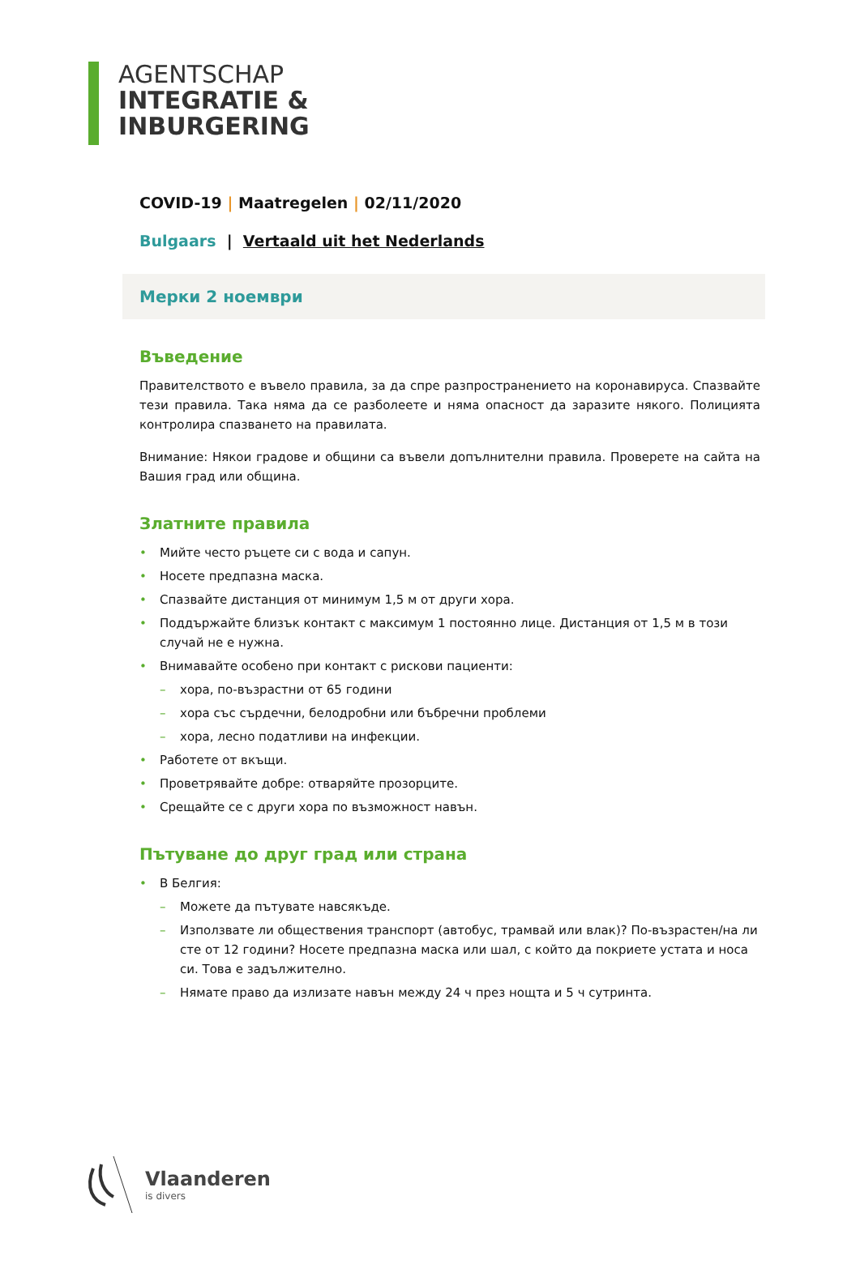AGENTSCHAP
INTEGRATIE &
INBURGERING
COVID-19 | Maatregelen | 02/11/2020
Bulgaars | Vertaald uit het Nederlands
Мерки 2 ноември
Въведение
Правителството е въвело правила, за да спре разпространението на коронавируса. Спазвайте тези правила. Така няма да се разболеете и няма опасност да заразите някого. Полицията контролира спазването на правилата.
Внимание: Някои градове и общини са въвели допълнителни правила. Проверете на сайта на Вашия град или община.
Златните правила
• Мийте често ръцете си с вода и сапун.
• Носете предпазна маска.
• Спазвайте дистанция от минимум 1,5 м от други хора.
• Поддържайте близък контакт с максимум 1 постоянно лице. Дистанция от 1,5 м в този случай не е нужна.
• Внимавайте особено при контакт с рискови пациенти:
– хора, по-възрастни от 65 години
– хора със сърдечни, белодробни или бъбречни проблеми
– хора, лесно податливи на инфекции.
• Работете от вкъщи.
• Проветрявайте добре: отваряйте прозорците.
• Срещайте се с други хора по възможност навън.
Пътуване до друг град или страна
• В Белгия:
– Можете да пътувате навсякъде.
– Използвате ли обществения транспорт (автобус, трамвай или влак)? По-възрастен/на ли сте от 12 години? Носете предпазна маска или шал, с който да покриете устата и носа си. Това е задължително.
– Нямате право да излизате навън между 24 ч през нощта и 5 ч сутринта.
Vlaanderen
is divers